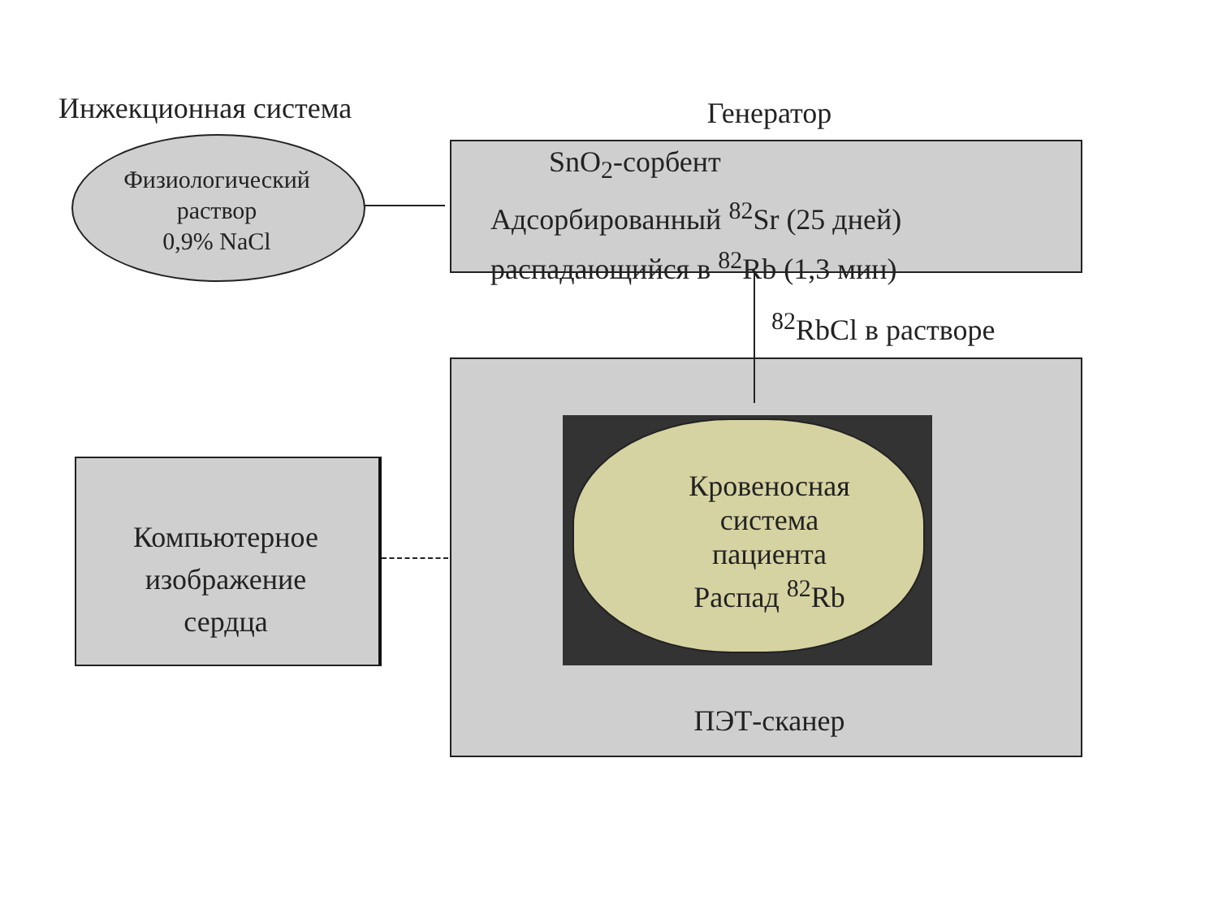Инжекционная система
Физиологический
раствор
0,9% NaCl
Генератор
SnO<sub>2</sub>-сорбент
Адсорбированный <sup>82</sup>Sr (25 дней)
распадающийся в <sup>82</sup>Rb (1,3 мин)
<sup>82</sup>RbCl в растворе
Компьютерное
изображение
сердца
Кровеносная
система
пациента
Распад <sup>82</sup>Rb
ПЭТ-сканер